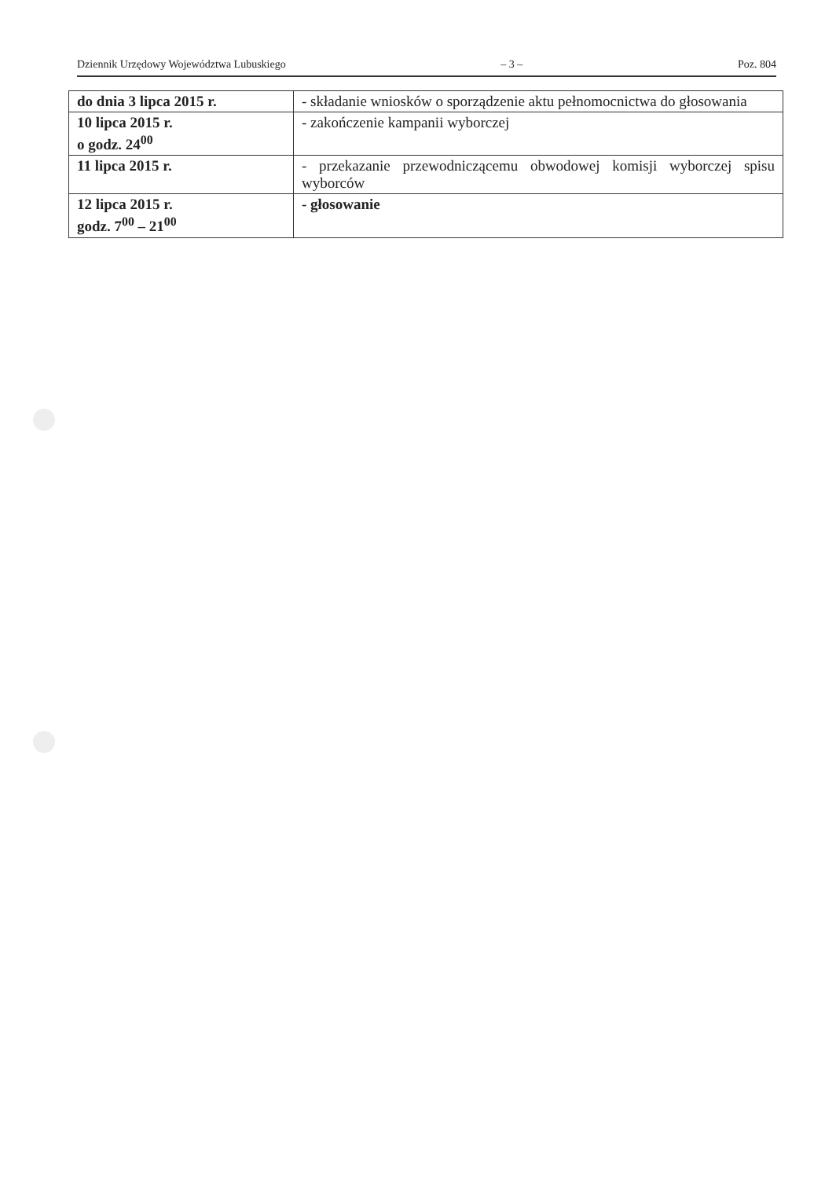Dziennik Urzędowy Województwa Lubuskiego – 3 – Poz. 804
| do dnia 3 lipca 2015 r. | - składanie wniosków o sporządzenie aktu pełnomocnictwa do głosowania |
| 10 lipca 2015 r. o godz. 24<sup>00</sup> | - zakończenie kampanii wyborczej |
| 11 lipca 2015 r. | - przekazanie przewodniczącemu obwodowej komisji wyborczej spisu wyborców |
| 12 lipca 2015 r. godz. 7<sup>00</sup> – 21<sup>00</sup> | - głosowanie |